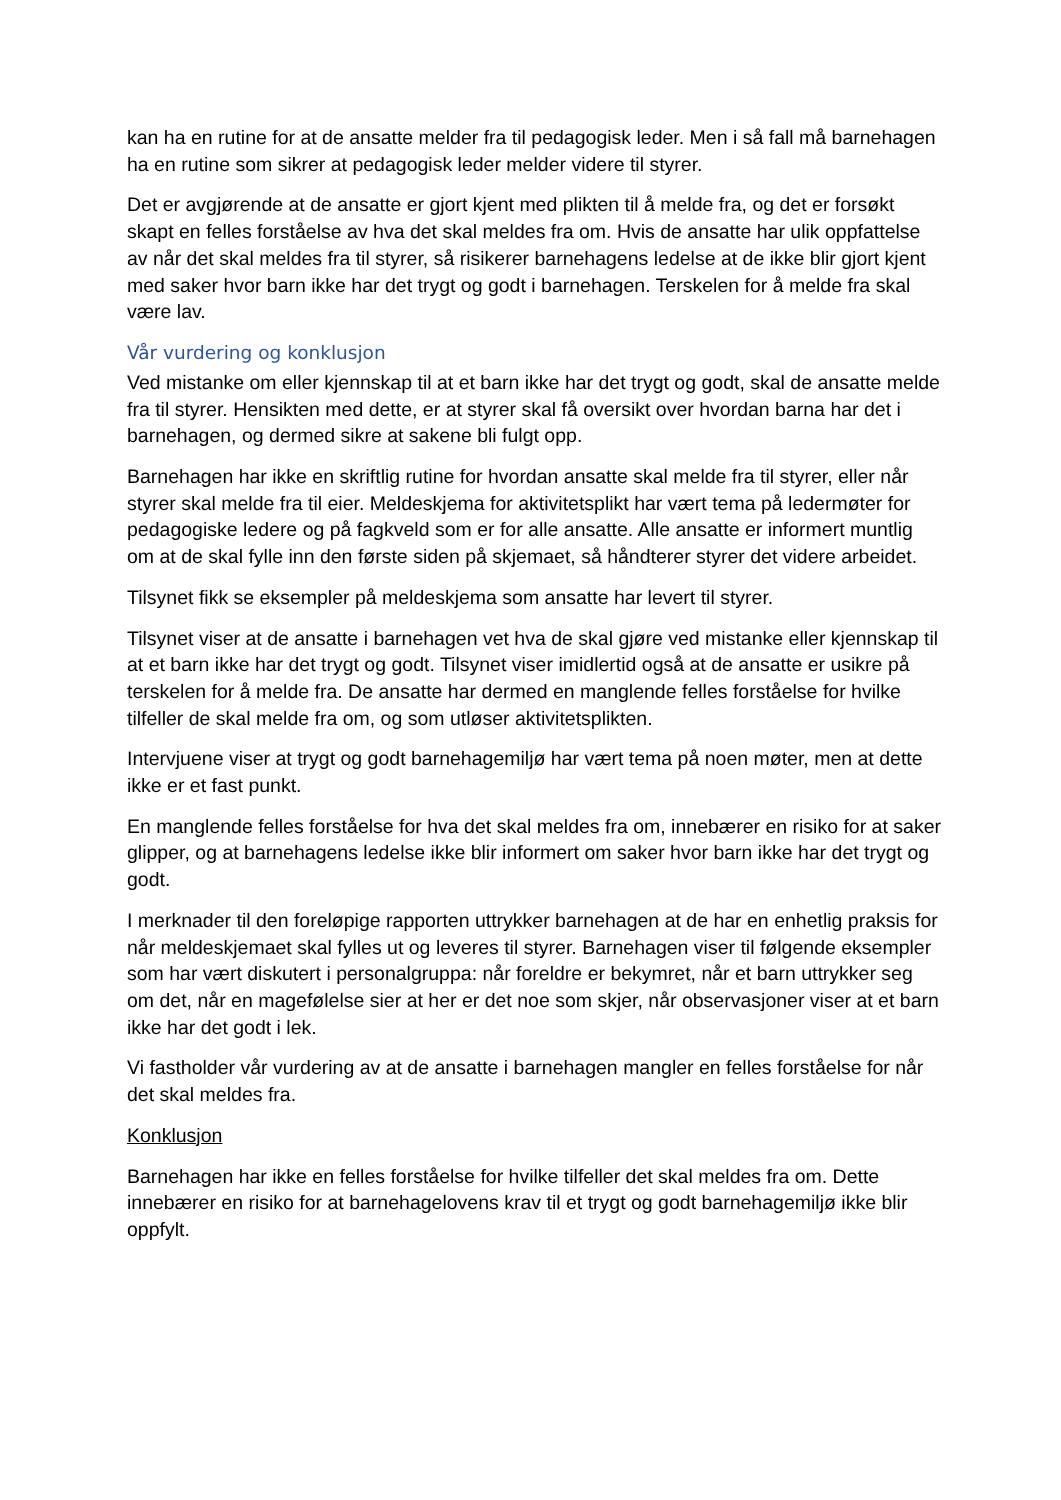kan ha en rutine for at de ansatte melder fra til pedagogisk leder. Men i så fall må barnehagen ha en rutine som sikrer at pedagogisk leder melder videre til styrer.
Det er avgjørende at de ansatte er gjort kjent med plikten til å melde fra, og det er forsøkt skapt en felles forståelse av hva det skal meldes fra om. Hvis de ansatte har ulik oppfattelse av når det skal meldes fra til styrer, så risikerer barnehagens ledelse at de ikke blir gjort kjent med saker hvor barn ikke har det trygt og godt i barnehagen. Terskelen for å melde fra skal være lav.
Vår vurdering og konklusjon
Ved mistanke om eller kjennskap til at et barn ikke har det trygt og godt, skal de ansatte melde fra til styrer. Hensikten med dette, er at styrer skal få oversikt over hvordan barna har det i barnehagen, og dermed sikre at sakene bli fulgt opp.
Barnehagen har ikke en skriftlig rutine for hvordan ansatte skal melde fra til styrer, eller når styrer skal melde fra til eier. Meldeskjema for aktivitetsplikt har vært tema på ledermøter for pedagogiske ledere og på fagkveld som er for alle ansatte. Alle ansatte er informert muntlig om at de skal fylle inn den første siden på skjemaet, så håndterer styrer det videre arbeidet.
Tilsynet fikk se eksempler på meldeskjema som ansatte har levert til styrer.
Tilsynet viser at de ansatte i barnehagen vet hva de skal gjøre ved mistanke eller kjennskap til at et barn ikke har det trygt og godt. Tilsynet viser imidlertid også at de ansatte er usikre på terskelen for å melde fra. De ansatte har dermed en manglende felles forståelse for hvilke tilfeller de skal melde fra om, og som utløser aktivitetsplikten.
Intervjuene viser at trygt og godt barnehagemiljø har vært tema på noen møter, men at dette ikke er et fast punkt.
En manglende felles forståelse for hva det skal meldes fra om, innebærer en risiko for at saker glipper, og at barnehagens ledelse ikke blir informert om saker hvor barn ikke har det trygt og godt.
I merknader til den foreløpige rapporten uttrykker barnehagen at de har en enhetlig praksis for når meldeskjemaet skal fylles ut og leveres til styrer. Barnehagen viser til følgende eksempler som har vært diskutert i personalgruppa: når foreldre er bekymret, når et barn uttrykker seg om det, når en magefølelse sier at her er det noe som skjer, når observasjoner viser at et barn ikke har det godt i lek.
Vi fastholder vår vurdering av at de ansatte i barnehagen mangler en felles forståelse for når det skal meldes fra.
Konklusjon
Barnehagen har ikke en felles forståelse for hvilke tilfeller det skal meldes fra om. Dette innebærer en risiko for at barnehagelovens krav til et trygt og godt barnehagemiljø ikke blir oppfylt.